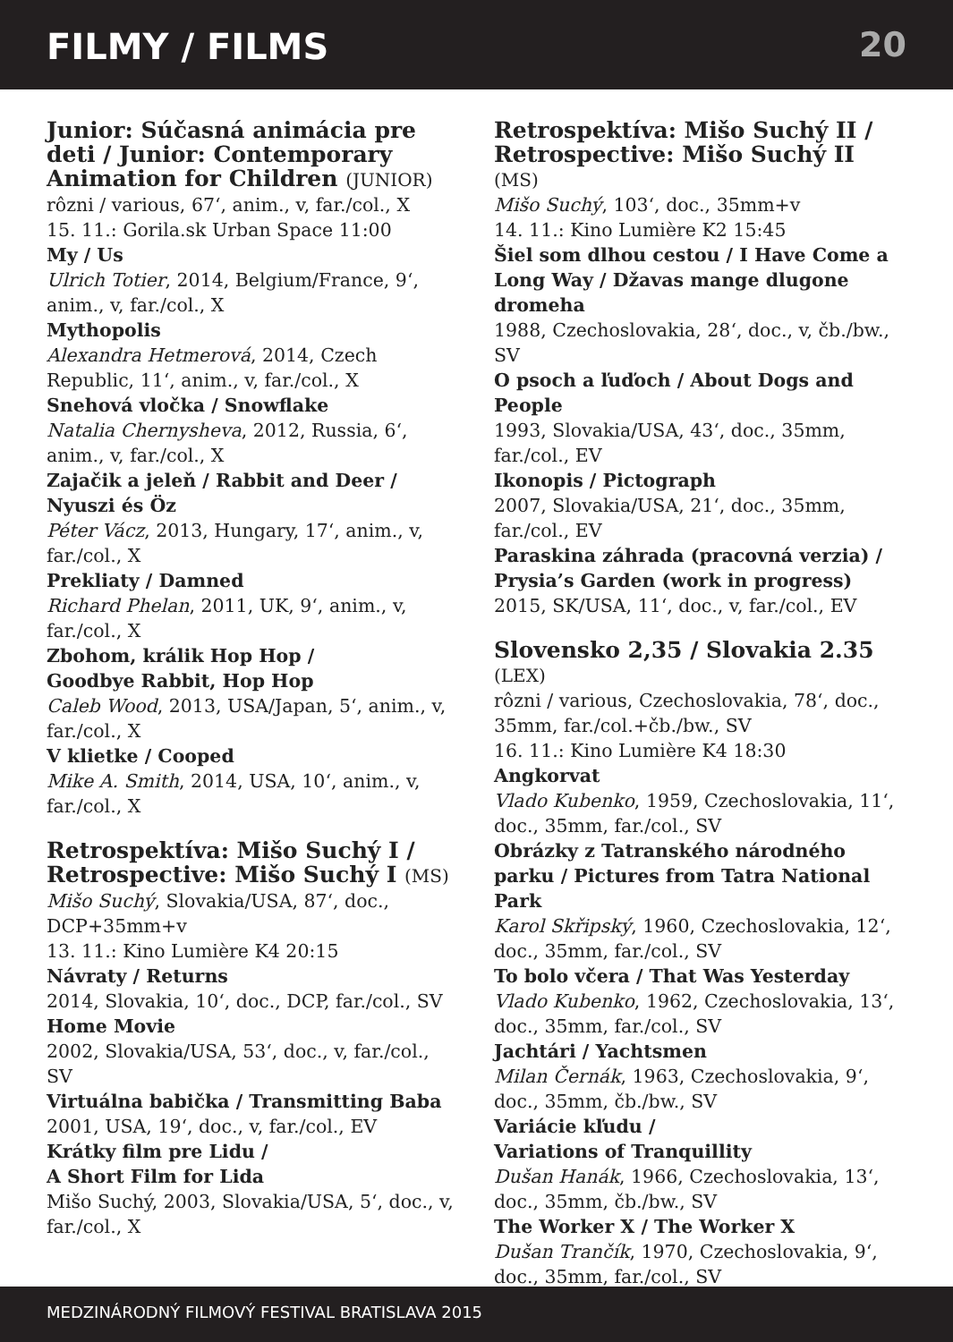FILMY / FILMS
20
Junior: Súčasná animácia pre deti / Junior: Contemporary Animation for Children (JUNIOR)
rôzni / various, 67‘, anim., v, far./col., X
15. 11.: Gorila.sk Urban Space 11:00
My / Us
Ulrich Totier, 2014, Belgium/France, 9‘, anim., v, far./col., X
Mythopolis
Alexandra Hetmerová, 2014, Czech Republic, 11‘, anim., v, far./col., X
Snehová vločka / Snowflake
Natalia Chernysheva, 2012, Russia, 6‘, anim., v, far./col., X
Zajačik a jeleň / Rabbit and Deer / Nyuszi és Öz
Péter Vácz, 2013, Hungary, 17‘, anim., v, far./col., X
Prekliaty / Damned
Richard Phelan, 2011, UK, 9‘, anim., v, far./col., X
Zbohom, králik Hop Hop /
Goodbye Rabbit, Hop Hop
Caleb Wood, 2013, USA/Japan, 5‘, anim., v, far./col., X
V klietke / Cooped
Mike A. Smith, 2014, USA, 10‘, anim., v, far./col., X
Retrospektíva: Mišo Suchý I / Retrospective: Mišo Suchý I (MS)
Mišo Suchý, Slovakia/USA, 87‘, doc., DCP+35mm+v
13. 11.: Kino Lumière K4 20:15
Návraty / Returns
2014, Slovakia, 10‘, doc., DCP, far./col., SV
Home Movie
2002, Slovakia/USA, 53‘, doc., v, far./col., SV
Virtuálna babička / Transmitting Baba
2001, USA, 19‘, doc., v, far./col., EV
Krátky film pre Lidu /
A Short Film for Lida
Mišo Suchý, 2003, Slovakia/USA, 5‘, doc., v, far./col., X
Retrospektíva: Mišo Suchý II / Retrospective: Mišo Suchý II (MS)
Mišo Suchý, 103‘, doc., 35mm+v
14. 11.: Kino Lumière K2 15:45
Šiel som dlhou cestou / I Have Come a Long Way / Džavas mange dlugone dromeha
1988, Czechoslovakia, 28‘, doc., v, čb./bw., SV
O psoch a ľuďoch / About Dogs and People
1993, Slovakia/USA, 43‘, doc., 35mm, far./col., EV
Ikonopis / Pictograph
2007, Slovakia/USA, 21‘, doc., 35mm, far./col., EV
Paraskina záhrada (pracovná verzia) / Prysia’s Garden (work in progress)
2015, SK/USA, 11‘, doc., v, far./col., EV
Slovensko 2,35 / Slovakia 2.35 (LEX)
rôzni / various, Czechoslovakia, 78‘, doc., 35mm, far./col.+čb./bw., SV
16. 11.: Kino Lumière K4 18:30
Angkorvat
Vlado Kubenko, 1959, Czechoslovakia, 11‘, doc., 35mm, far./col., SV
Obrázky z Tatranského národného parku / Pictures from Tatra National Park
Karol Skřipský, 1960, Czechoslovakia, 12‘, doc., 35mm, far./col., SV
To bolo včera / That Was Yesterday
Vlado Kubenko, 1962, Czechoslovakia, 13‘, doc., 35mm, far./col., SV
Jachtári / Yachtsmen
Milan Černák, 1963, Czechoslovakia, 9‘, doc., 35mm, čb./bw., SV
Variácie kľudu /
Variations of Tranquillity
Dušan Hanák, 1966, Czechoslovakia, 13‘, doc., 35mm, čb./bw., SV
The Worker X / The Worker X
Dušan Trančík, 1970, Czechoslovakia, 9‘, doc., 35mm, far./col., SV
MEDZINÁRODNÝ FILMOVÝ FESTIVAL BRATISLAVA 2015